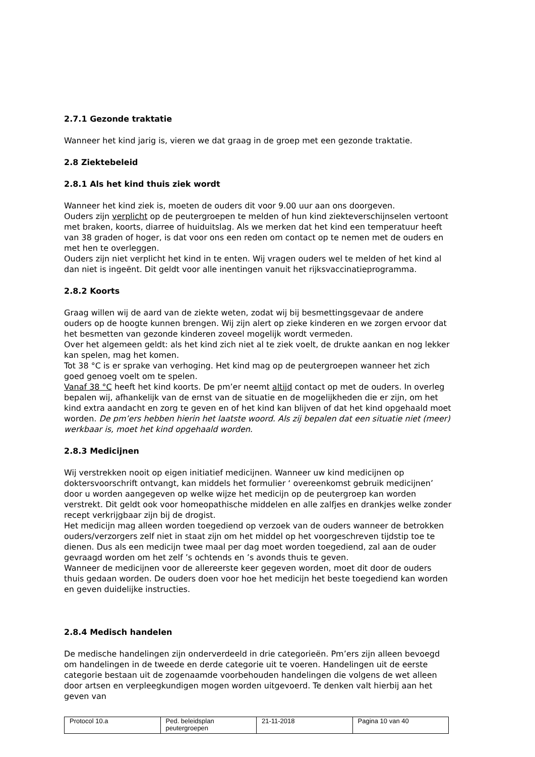2.7.1 Gezonde traktatie
Wanneer het kind jarig is, vieren we dat graag in de groep met een gezonde traktatie.
2.8 Ziektebeleid
2.8.1 Als het kind thuis ziek wordt
Wanneer het kind ziek is, moeten de ouders dit voor 9.00 uur aan ons doorgeven.
Ouders zijn verplicht op de peutergroepen te melden of hun kind ziekteverschijnselen vertoont met braken, koorts, diarree of huiduitslag. Als we merken dat het kind een temperatuur heeft van 38 graden of hoger, is dat voor ons een reden om contact op te nemen met de ouders en met hen te overleggen.
Ouders zijn niet verplicht het kind in te enten. Wij vragen ouders wel te melden of het kind al dan niet is ingeënt. Dit geldt voor alle inentingen vanuit het rijksvaccinatieprogramma.
2.8.2 Koorts
Graag willen wij de aard van de ziekte weten, zodat wij bij besmettingsgevaar de andere ouders op de hoogte kunnen brengen. Wij zijn alert op zieke kinderen en we zorgen ervoor dat het besmetten van gezonde kinderen zoveel mogelijk wordt vermeden.
Over het algemeen geldt: als het kind zich niet al te ziek voelt, de drukte aankan en nog lekker kan spelen, mag het komen.
Tot 38 °C is er sprake van verhoging. Het kind mag op de peutergroepen wanneer het zich goed genoeg voelt om te spelen.
Vanaf 38 °C heeft het kind koorts. De pm’er neemt altijd contact op met de ouders. In overleg bepalen wij, afhankelijk van de ernst van de situatie en de mogelijkheden die er zijn, om het kind extra aandacht en zorg te geven en of het kind kan blijven of dat het kind opgehaald moet worden. De pm’ers hebben hierin het laatste woord. Als zij bepalen dat een situatie niet (meer) werkbaar is, moet het kind opgehaald worden.
2.8.3 Medicijnen
Wij verstrekken nooit op eigen initiatief medicijnen. Wanneer uw kind medicijnen op doktersvoorschrift ontvangt, kan middels het formulier ‘ overeenkomst gebruik medicijnen’ door u worden aangegeven op welke wijze het medicijn op de peutergroep kan worden verstrekt. Dit geldt ook voor homeopathische middelen en alle zalfjes en drankjes welke zonder recept verkrijgbaar zijn bij de drogist.
Het medicijn mag alleen worden toegediend op verzoek van de ouders wanneer de betrokken ouders/verzorgers zelf niet in staat zijn om het middel op het voorgeschreven tijdstip toe te dienen. Dus als een medicijn twee maal per dag moet worden toegediend, zal aan de ouder gevraagd worden om het zelf ’s ochtends en ’s avonds thuis te geven.
Wanneer de medicijnen voor de allereerste keer gegeven worden, moet dit door de ouders thuis gedaan worden. De ouders doen voor hoe het medicijn het beste toegediend kan worden en geven duidelijke instructies.
2.8.4 Medisch handelen
De medische handelingen zijn onderverdeeld in drie categorieën. Pm’ers zijn alleen bevoegd om handelingen in de tweede en derde categorie uit te voeren. Handelingen uit de eerste categorie bestaan uit de zogenaamde voorbehouden handelingen die volgens de wet alleen door artsen en verpleegkundigen mogen worden uitgevoerd. Te denken valt hierbij aan het geven van
| Protocol 10.a | Ped. beleidsplan peutergroepen | 21-11-2018 | Pagina 10 van 40 |